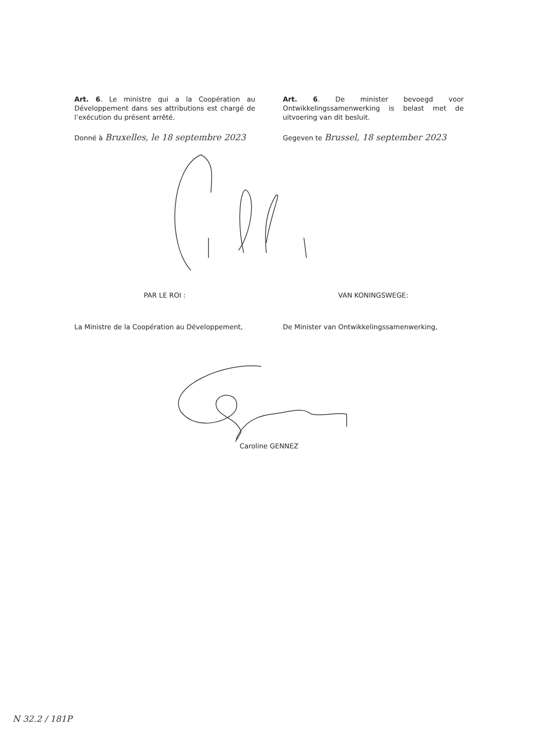Art. 6. Le ministre qui a la Coopération au Développement dans ses attributions est chargé de l’exécution du présent arrêté.
Art. 6. De minister bevoegd voor Ontwikkelingssamenwerking is belast met de uitvoering van dit besluit.
Donné à Bruxelles, le 18 septembre 2023
Gegeven te Brussel, 18 september 2023
PAR LE ROI : VAN KONINGSWEGE:
La Ministre de la Coopération au Développement,
De Minister van Ontwikkelingssamenwerking,
Caroline GENNEZ
N 32.2 / 181P